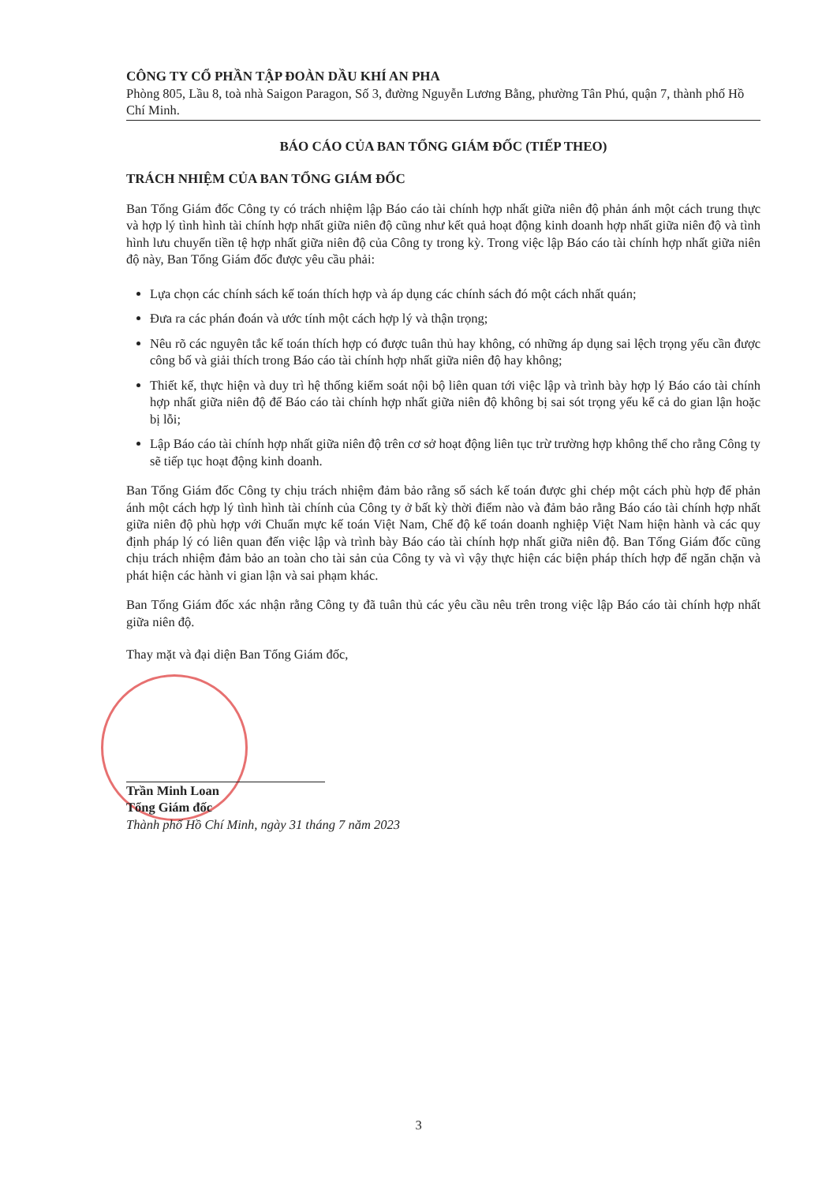CÔNG TY CỔ PHẦN TẬP ĐOÀN DẦU KHÍ AN PHA
Phòng 805, Lầu 8, toà nhà Saigon Paragon, Số 3, đường Nguyễn Lương Bằng, phường Tân Phú, quận 7, thành phố Hồ Chí Minh.
BÁO CÁO CỦA BAN TỔNG GIÁM ĐỐC (TIẾP THEO)
TRÁCH NHIỆM CỦA BAN TỔNG GIÁM ĐỐC
Ban Tổng Giám đốc Công ty có trách nhiệm lập Báo cáo tài chính hợp nhất giữa niên độ phản ánh một cách trung thực và hợp lý tình hình tài chính hợp nhất giữa niên độ cũng như kết quả hoạt động kinh doanh hợp nhất giữa niên độ và tình hình lưu chuyển tiền tệ hợp nhất giữa niên độ của Công ty trong kỳ. Trong việc lập Báo cáo tài chính hợp nhất giữa niên độ này, Ban Tổng Giám đốc được yêu cầu phải:
Lựa chọn các chính sách kế toán thích hợp và áp dụng các chính sách đó một cách nhất quán;
Đưa ra các phán đoán và ước tính một cách hợp lý và thận trọng;
Nêu rõ các nguyên tắc kế toán thích hợp có được tuân thủ hay không, có những áp dụng sai lệch trọng yếu cần được công bố và giải thích trong Báo cáo tài chính hợp nhất giữa niên độ hay không;
Thiết kế, thực hiện và duy trì hệ thống kiểm soát nội bộ liên quan tới việc lập và trình bày hợp lý Báo cáo tài chính hợp nhất giữa niên độ để Báo cáo tài chính hợp nhất giữa niên độ không bị sai sót trọng yếu kể cả do gian lận hoặc bị lỗi;
Lập Báo cáo tài chính hợp nhất giữa niên độ trên cơ sở hoạt động liên tục trừ trường hợp không thể cho rằng Công ty sẽ tiếp tục hoạt động kinh doanh.
Ban Tổng Giám đốc Công ty chịu trách nhiệm đảm bảo rằng sổ sách kế toán được ghi chép một cách phù hợp để phản ánh một cách hợp lý tình hình tài chính của Công ty ở bất kỳ thời điểm nào và đảm bảo rằng Báo cáo tài chính hợp nhất giữa niên độ phù hợp với Chuẩn mực kế toán Việt Nam, Chế độ kế toán doanh nghiệp Việt Nam hiện hành và các quy định pháp lý có liên quan đến việc lập và trình bày Báo cáo tài chính hợp nhất giữa niên độ. Ban Tổng Giám đốc cũng chịu trách nhiệm đảm bảo an toàn cho tài sản của Công ty và vì vậy thực hiện các biện pháp thích hợp để ngăn chặn và phát hiện các hành vi gian lận và sai phạm khác.
Ban Tổng Giám đốc xác nhận rằng Công ty đã tuân thủ các yêu cầu nêu trên trong việc lập Báo cáo tài chính hợp nhất giữa niên độ.
Thay mặt và đại diện Ban Tổng Giám đốc,
Trần Minh Loan
Tổng Giám đốc
Thành phố Hồ Chí Minh, ngày 31 tháng 7 năm 2023
3